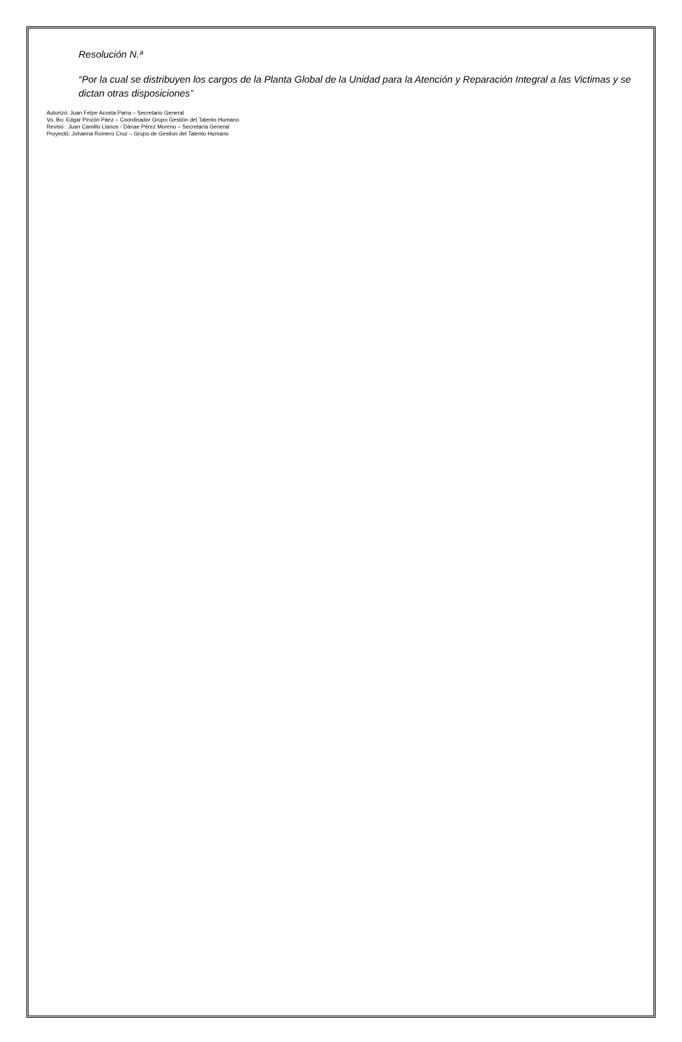Resolución N.ª
“Por la cual se distribuyen los cargos de la Planta Global de la Unidad para la Atención y Reparación Integral a las Victimas y se dictan otras disposiciones”
Autorizó: Juan Felpe Acosta Parra – Secretario General
Vo. Bo: Edgar Pinzón Páez – Coordinador Grupo Gestión del Talento Humano
Revisó : Juan Camillo Llanos - Dánae Pérez Moreno – Secretaría General
Proyectó: Johanna Romero Cruz – Grupo de Gestion del Talento Humano